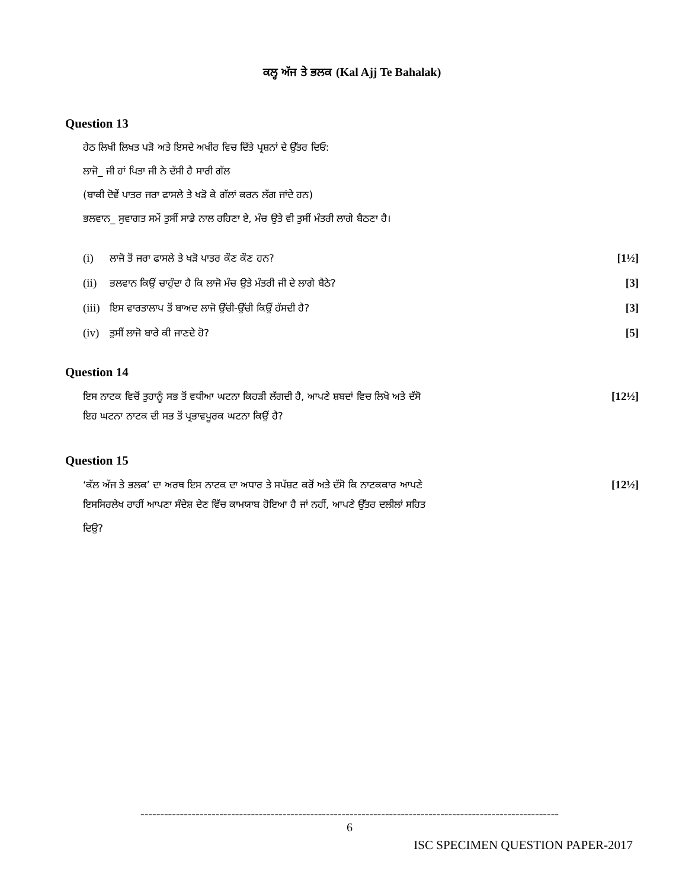ਕਲ੍ਹ ਅੱਜ ਤੇ ਭਲਕ (Kal Ajj Te Bahalak)
Question 13
ਹੇਠ ਲਿਖੀ ਲਿਖਤ ਪੜੋ ਅਤੇ ਇਸਦੇ ਅਖੀਰ ਵਿਚ ਦਿੱਤੇ ਪ੍ਰਸ਼ਨਾਂ ਦੇ ਉੱਤਰ ਦਿਓ:
ਲਾਜੋ_ ਜੀ ਹਾਂ ਪਿਤਾ ਜੀ ਨੇ ਦੱਸੀ ਹੈ ਸਾਰੀ ਗੱਲ
(ਬਾਕੀ ਦੋਵੇਂ ਪਾਤਰ ਜਰਾ ਫਾਸਲੇ ਤੇ ਖੜੋ ਕੇ ਗੱਲਾਂ ਕਰਨ ਲੱਗ ਜਾਂਦੇ ਹਨ)
ਭਲਵਾਨ_ ਸੁਵਾਗਤ ਸਮੇਂ ਤੁਸੀਂ ਸਾਡੇ ਨਾਲ ਰਹਿਣਾ ਏ, ਮੰਚ ਉਤੇ ਵੀ ਤੁਸੀਂ ਮੰਤਰੀ ਲਾਗੇ ਬੈਠਣਾ ਹੈ।
(i) ਲਾਜੋ ਤੋਂ ਜਰਾ ਫਾਸਲੇ ਤੇ ਖੜੋ ਪਾਤਰ ਕੌਣ ਕੌਣ ਹਨ? [1½]
(ii) ਭਲਵਾਨ ਕਿਉਂ ਚਾਹੁੰਦਾ ਹੈ ਕਿ ਲਾਜੋ ਮੰਚ ਉਤੇ ਮੰਤਰੀ ਜੀ ਦੇ ਲਾਗੇ ਬੈਠੇ? [3]
(iii) ਇਸ ਵਾਰਤਾਲਾਪ ਤੋਂ ਬਾਅਦ ਲਾਜੋ ਉੱਚੀ-ਉੱਚੀ ਕਿਉਂ ਹੱਸਦੀ ਹੈ? [3]
(iv) ਤੁਸੀਂ ਲਾਜੋ ਬਾਰੇ ਕੀ ਜਾਣਦੇ ਹੋ? [5]
Question 14
ਇਸ ਨਾਟਕ ਵਿਚੋਂ ਤੁਹਾਨੂੰ ਸਭ ਤੋਂ ਵਧੀਆ ਘਟਨਾ ਕਿਹੜੀ ਲੱਗਦੀ ਹੈ, ਆਪਣੇ ਸ਼ਬਦਾਂ ਵਿਚ ਲਿਖੋ ਅਤੇ ਦੱਸੋ [12½]
ਇਹ ਘਟਨਾ ਨਾਟਕ ਦੀ ਸਭ ਤੋਂ ਪ੍ਰਭਾਵਪੂਰਕ ਘਟਨਾ ਕਿਉਂ ਹੈ?
Question 15
‘ਕੱਲ ਅੱਜ ਤੇ ਭਲਕ’ ਦਾ ਅਰਥ ਇਸ ਨਾਟਕ ਦਾ ਅਧਾਰ ਤੇ ਸਪੱਸ਼ਟ ਕਰੋਂ ਅਤੇ ਦੱਸੋ ਕਿ ਨਾਟਕਕਾਰ ਆਪਣੇ [12½]
ਇਸਸਿਰਲੇਖ ਰਾਹੀਂ ਆਪਣਾ ਸੰਦੇਸ਼ ਦੇਣ ਵਿੱਚ ਕਾਮਯਾਬ ਹੋਇਆ ਹੈ ਜਾਂ ਨਹੀਂ, ਆਪਣੇ ਉੱਤਰ ਦਲੀਲਾਂ ਸਹਿਤ
ਦਿਉ?
----------------------------------------------------------------------------------------------------------
6
ISC SPECIMEN QUESTION PAPER-2017